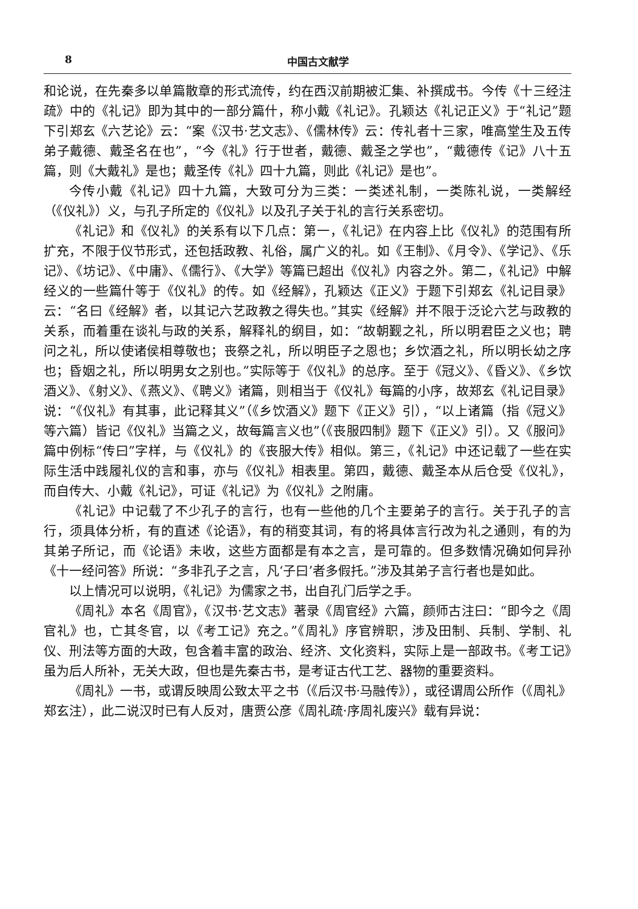8 中国古文献学
和论说，在先秦多以单篇散章的形式流传，约在西汉前期被汇集、补撰成书。今传《十三经注疏》中的《礼记》即为其中的一部分篇什，称小戴《礼记》。孔颖达《礼记正义》于“礼记”题下引郑玄《六艺论》云：“案《汉书·艺文志》、《儒林传》云：传礼者十三家，唯高堂生及五传弟子戴德、戴圣名在也”，“今《礼》行于世者，戴德、戴圣之学也”，“戴德传《记》八十五篇，则《大戴礼》是也；戴圣传《礼》四十九篇，则此《礼记》是也”。
今传小戴《礼记》四十九篇，大致可分为三类：一类述礼制，一类陈礼说，一类解经（《仪礼》）义，与孔子所定的《仪礼》以及孔子关于礼的言行关系密切。
《礼记》和《仪礼》的关系有以下几点：第一，《礼记》在内容上比《仪礼》的范围有所扩充，不限于仪节形式，还包括政教、礼俗，属广义的礼。如《王制》、《月令》、《学记》、《乐记》、《坊记》、《中庸》、《儒行》、《大学》等篇已超出《仪礼》内容之外。第二，《礼记》中解经义的一些篇什等于《仪礼》的传。如《经解》，孔颖达《正义》于题下引郑玄《礼记目录》云：“名曰《经解》者，以其记六艺政教之得失也。”其实《经解》并不限于泛论六艺与政教的关系，而着重在谈礼与政的关系，解释礼的纲目，如：“故朝觐之礼，所以明君臣之义也；聘问之礼，所以使诸侯相尊敬也；丧祭之礼，所以明臣子之恩也；乡饮酒之礼，所以明长幼之序也；昏姻之礼，所以明男女之别也。”实际等于《仪礼》的总序。至于《冠义》、《昏义》、《乡饮酒义》、《射义》、《燕义》、《聘义》诸篇，则相当于《仪礼》每篇的小序，故郑玄《礼记目录》说：“《仪礼》有其事，此记释其义”（《乡饮酒义》题下《正义》引），“以上诸篇（指《冠义》等六篇）皆记《仪礼》当篇之义，故每篇言义也”（《丧服四制》题下《正义》引）。又《服问》篇中例标“传曰”字样，与《仪礼》的《丧服大传》相似。第三，《礼记》中还记载了一些在实际生活中践履礼仪的言和事，亦与《仪礼》相表里。第四，戴德、戴圣本从后仓受《仪礼》，而自传大、小戴《礼记》，可证《礼记》为《仪礼》之附庸。
《礼记》中记载了不少孔子的言行，也有一些他的几个主要弟子的言行。关于孔子的言行，须具体分析，有的直述《论语》，有的稍变其词，有的将具体言行改为礼之通则，有的为其弟子所记，而《论语》未收，这些方面都是有本之言，是可靠的。但多数情况确如何异孙《十一经问答》所说：“多非孔子之言，凡‘子曰’者多假托。”涉及其弟子言行者也是如此。
以上情况可以说明，《礼记》为儒家之书，出自孔门后学之手。
《周礼》本名《周官》，《汉书·艺文志》著录《周官经》六篇，颜师古注曰：“即今之《周官礼》也，亡其冬官，以《考工记》充之。”《周礼》序官辨职，涉及田制、兵制、学制、礼仪、刑法等方面的大政，包含着丰富的政治、经济、文化资料，实际上是一部政书。《考工记》虽为后人所补，无关大政，但也是先秦古书，是考证古代工艺、器物的重要资料。
《周礼》一书，或谓反映周公致太平之书（《后汉书·马融传》），或径谓周公所作（《周礼》郑玄注），此二说汉时已有人反对，唐贾公彦《周礼疏·序周礼废兴》载有异说：